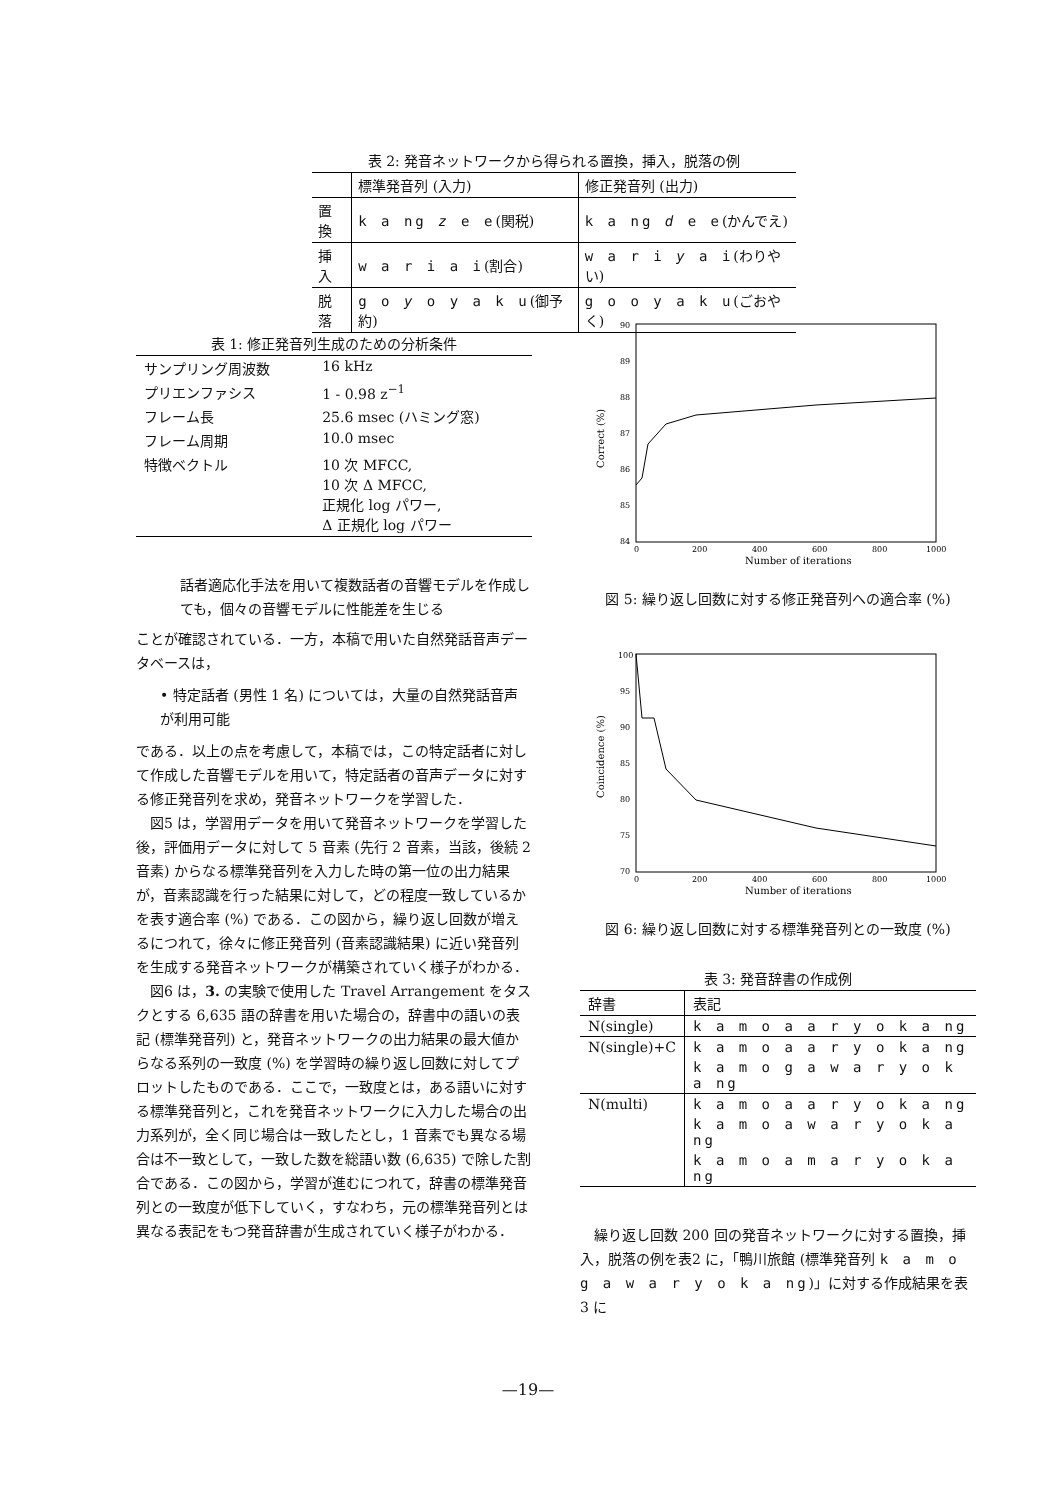表 2: 発音ネットワークから得られる置換，挿入，脱落の例
| | 標準発音列 (入力) | 修正発音列 (出力) |
| --- | --- | --- |
| 置換 | k a ng z e e (関税) | k a ng d e e (かんでえ) |
| 挿入 | w a r i a i (割合) | w a r i y a i (わりやい) |
| 脱落 | g o y o y a k u (御予約) | g o o y a k u (ごおやく) |
表 1: 修正発音列生成のための分析条件
| サンプリング周波数 | 16 kHz |
| プリエンファシス | 1 - 0.98 z<sup>−1</sup> |
| フレーム長 | 25.6 msec (ハミング窓) |
| フレーム周期 | 10.0 msec |
| 特徴ベクトル | 10 次 MFCC, 10 次 Δ MFCC, 正規化 log パワー, Δ 正規化 log パワー |
話者適応化手法を用いて複数話者の音響モデルを作成しても，個々の音響モデルに性能差を生じる
ことが確認されている．一方，本稿で用いた自然発話音声データベースは，
• 特定話者 (男性 1 名) については，大量の自然発話音声が利用可能
である．以上の点を考慮して，本稿では，この特定話者に対して作成した音響モデルを用いて，特定話者の音声データに対する修正発音列を求め，発音ネットワークを学習した．
　図5 は，学習用データを用いて発音ネットワークを学習した後，評価用データに対して 5 音素 (先行 2 音素，当該，後続 2 音素) からなる標準発音列を入力した時の第一位の出力結果が，音素認識を行った結果に対して，どの程度一致しているかを表す適合率 (%) である．この図から，繰り返し回数が増えるにつれて，徐々に修正発音列 (音素認識結果) に近い発音列を生成する発音ネットワークが構築されていく様子がわかる．
　図6 は，3. の実験で使用した Travel Arrangement をタスクとする 6,635 語の辞書を用いた場合の，辞書中の語いの表記 (標準発音列) と，発音ネットワークの出力結果の最大値からなる系列の一致度 (%) を学習時の繰り返し回数に対してプロットしたものである．ここで，一致度とは，ある語いに対する標準発音列と，これを発音ネットワークに入力した場合の出力系列が，全く同じ場合は一致したとし，1 音素でも異なる場合は不一致として，一致した数を総語い数 (6,635) で除した割合である．この図から，学習が進むにつれて，辞書の標準発音列との一致度が低下していく，すなわち，元の標準発音列とは異なる表記をもつ発音辞書が生成されていく様子がわかる．
90
89
88
87
86
85
84
0
200
400
600
800
1000
Number of iterations
Correct (%)
図 5: 繰り返し回数に対する修正発音列への適合率 (%)
100
95
90
85
80
75
70
0
200
400
600
800
1000
Number of iterations
Coincidence (%)
図 6: 繰り返し回数に対する標準発音列との一致度 (%)
表 3: 発音辞書の作成例
| 辞書 | 表記 |
| --- | --- |
| N(single) | k a m o a a r y o k a ng |
| N(single)+C | k a m o a a r y o k a ng |
| | k a m o g a w a r y o k a ng |
| N(multi) | k a m o a a r y o k a ng |
| | k a m o a w a r y o k a ng |
| | k a m o a m a r y o k a ng |
　繰り返し回数 200 回の発音ネットワークに対する置換，挿入，脱落の例を表2 に，「鴨川旅館 (標準発音列 k a m o g a w a r y o k a ng)」に対する作成結果を表3 に
—19—